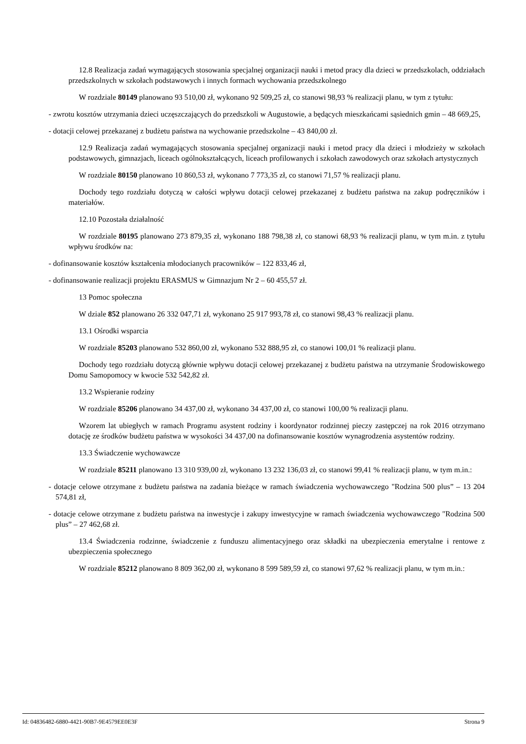12.8 Realizacja zadań wymagających stosowania specjalnej organizacji nauki i metod pracy dla dzieci w przedszkolach, oddziałach przedszkolnych w szkołach podstawowych i innych formach wychowania przedszkolnego
W rozdziale 80149 planowano 93 510,00 zł, wykonano 92 509,25 zł, co stanowi 98,93 % realizacji planu, w tym z tytułu:
- zwrotu kosztów utrzymania dzieci uczęszczających do przedszkoli w Augustowie, a będących mieszkańcami sąsiednich gmin – 48 669,25,
- dotacji celowej przekazanej z budżetu państwa na wychowanie przedszkolne – 43 840,00 zł.
12.9 Realizacja zadań wymagających stosowania specjalnej organizacji nauki i metod pracy dla dzieci i młodzieży w szkołach podstawowych, gimnazjach, liceach ogólnokształcących, liceach profilowanych i szkołach zawodowych oraz szkołach artystycznych
W rozdziale 80150 planowano 10 860,53 zł, wykonano 7 773,35 zł, co stanowi 71,57 % realizacji planu.
Dochody tego rozdziału dotyczą w całości wpływu dotacji celowej przekazanej z budżetu państwa na zakup podręczników i materiałów.
12.10 Pozostała działalność
W rozdziale 80195 planowano 273 879,35 zł, wykonano 188 798,38 zł, co stanowi 68,93 % realizacji planu, w tym m.in. z tytułu wpływu środków na:
- dofinansowanie kosztów kształcenia młodocianych pracowników – 122 833,46 zł,
- dofinansowanie realizacji projektu ERASMUS w Gimnazjum Nr 2 – 60 455,57 zł.
13 Pomoc społeczna
W dziale 852 planowano 26 332 047,71 zł, wykonano 25 917 993,78 zł, co stanowi 98,43 % realizacji planu.
13.1 Ośrodki wsparcia
W rozdziale 85203 planowano 532 860,00 zł, wykonano 532 888,95 zł, co stanowi 100,01 % realizacji planu.
Dochody tego rozdziału dotyczą głównie wpływu dotacji celowej przekazanej z budżetu państwa na utrzymanie Środowiskowego Domu Samopomocy w kwocie 532 542,82 zł.
13.2 Wspieranie rodziny
W rozdziale 85206 planowano 34 437,00 zł, wykonano 34 437,00 zł, co stanowi 100,00 % realizacji planu.
Wzorem lat ubiegłych w ramach Programu asystent rodziny i koordynator rodzinnej pieczy zastępczej na rok 2016 otrzymano dotację ze środków budżetu państwa w wysokości 34 437,00 na dofinansowanie kosztów wynagrodzenia asystentów rodziny.
13.3 Świadczenie wychowawcze
W rozdziale 85211 planowano 13 310 939,00 zł, wykonano 13 232 136,03 zł, co stanowi 99,41 % realizacji planu, w tym m.in.:
- dotacje celowe otrzymane z budżetu państwa na zadania bieżące w ramach świadczenia wychowawczego "Rodzina 500 plus” – 13 204 574,81 zł,
- dotacje celowe otrzymane z budżetu państwa na inwestycje i zakupy inwestycyjne w ramach świadczenia wychowawczego "Rodzina 500 plus” – 27 462,68 zł.
13.4 Świadczenia rodzinne, świadczenie z funduszu alimentacyjnego oraz składki na ubezpieczenia emerytalne i rentowe z ubezpieczenia społecznego
W rozdziale 85212 planowano 8 809 362,00 zł, wykonano 8 599 589,59 zł, co stanowi 97,62 % realizacji planu, w tym m.in.:
Id: 04836482-6880-4421-90B7-9E4579EE0E3F Strona 9